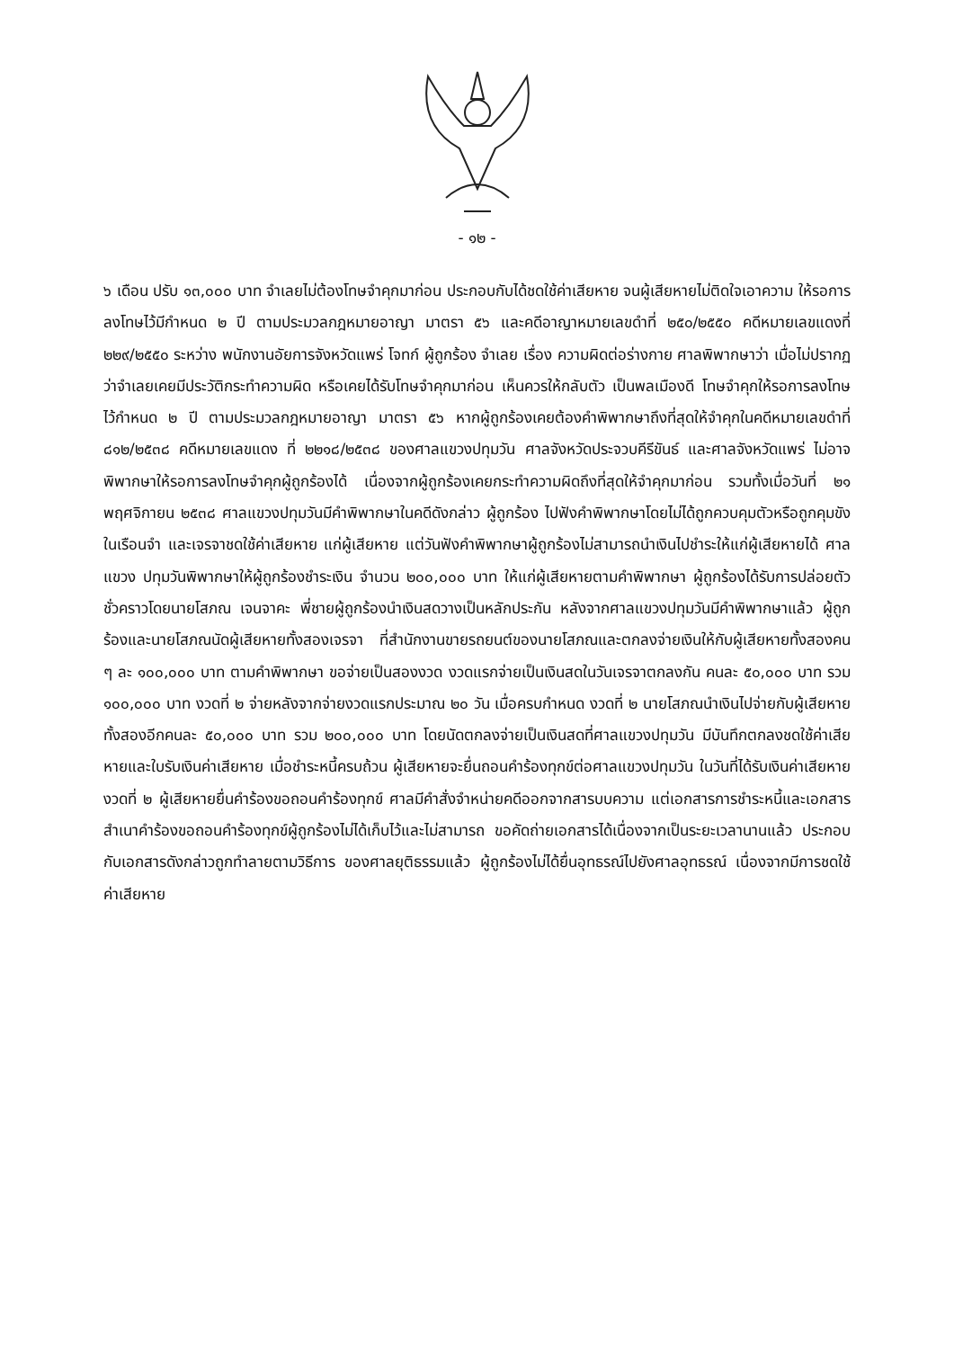- ๑๒ -
๖ เดือน ปรับ ๑๓,๐๐๐ บาท จำเลยไม่ต้องโทษจำคุกมาก่อน ประกอบกับได้ชดใช้ค่าเสียหาย จนผู้เสียหายไม่ติดใจเอาความ ให้รอการลงโทษไว้มีกำหนด ๒ ปี ตามประมวลกฎหมายอาญา มาตรา ๕๖ และคดีอาญาหมายเลขดำที่ ๒๕๐/๒๕๕๐ คดีหมายเลขแดงที่ ๒๒๙/๒๕๕๐ ระหว่าง พนักงานอัยการจังหวัดแพร่ โจทก์ ผู้ถูกร้อง จำเลย เรื่อง ความผิดต่อร่างกาย ศาลพิพากษาว่า เมื่อไม่ปรากฏว่าจำเลยเคยมีประวัติกระทำความผิด หรือเคยได้รับโทษจำคุกมาก่อน เห็นควรให้กลับตัว เป็นพลเมืองดี โทษจำคุกให้รอการลงโทษไว้กำหนด ๒ ปี ตามประมวลกฎหมายอาญา มาตรา ๕๖ หากผู้ถูกร้องเคยต้องคำพิพากษาถึงที่สุดให้จำคุกในคดีหมายเลขดำที่ ๘๑๒/๒๕๓๘ คดีหมายเลขแดง ที่ ๒๒๑๘/๒๕๓๘ ของศาลแขวงปทุมวัน ศาลจังหวัดประจวบคีรีขันธ์ และศาลจังหวัดแพร่ ไม่อาจพิพากษาให้รอการลงโทษจำคุกผู้ถูกร้องได้ เนื่องจากผู้ถูกร้องเคยกระทำความผิดถึงที่สุดให้จำคุกมาก่อน รวมทั้งเมื่อวันที่ ๒๑ พฤศจิกายน ๒๕๓๘ ศาลแขวงปทุมวันมีคำพิพากษาในคดีดังกล่าว ผู้ถูกร้อง ไปฟังคำพิพากษาโดยไม่ได้ถูกควบคุมตัวหรือถูกคุมขังในเรือนจำ และเจรจาชดใช้ค่าเสียหาย แก่ผู้เสียหาย แต่วันฟังคำพิพากษาผู้ถูกร้องไม่สามารถนำเงินไปชำระให้แก่ผู้เสียหายได้ ศาลแขวง ปทุมวันพิพากษาให้ผู้ถูกร้องชำระเงิน จำนวน ๒๐๐,๐๐๐ บาท ให้แก่ผู้เสียหายตามคำพิพากษา ผู้ถูกร้องได้รับการปล่อยตัวชั่วคราวโดยนายโสภณ เจนจาคะ พี่ชายผู้ถูกร้องนำเงินสดวางเป็นหลักประกัน หลังจากศาลแขวงปทุมวันมีคำพิพากษาแล้ว ผู้ถูกร้องและนายโสภณนัดผู้เสียหายทั้งสองเจรจา ที่สำนักงานขายรถยนต์ของนายโสภณและตกลงจ่ายเงินให้กับผู้เสียหายทั้งสองคน ๆ ละ ๑๐๐,๐๐๐ บาท ตามคำพิพากษา ขอจ่ายเป็นสองงวด งวดแรกจ่ายเป็นเงินสดในวันเจรจาตกลงกัน คนละ ๕๐,๐๐๐ บาท รวม ๑๐๐,๐๐๐ บาท งวดที่ ๒ จ่ายหลังจากจ่ายงวดแรกประมาณ ๒๐ วัน เมื่อครบกำหนด งวดที่ ๒ นายโสภณนำเงินไปจ่ายกับผู้เสียหายทั้งสองอีกคนละ ๕๐,๐๐๐ บาท รวม ๒๐๐,๐๐๐ บาท โดยนัดตกลงจ่ายเป็นเงินสดที่ศาลแขวงปทุมวัน มีบันทึกตกลงชดใช้ค่าเสียหายและใบรับเงินค่าเสียหาย เมื่อชำระหนี้ครบถ้วน ผู้เสียหายจะยื่นถอนคำร้องทุกข์ต่อศาลแขวงปทุมวัน ในวันที่ได้รับเงินค่าเสียหาย งวดที่ ๒ ผู้เสียหายยื่นคำร้องขอถอนคำร้องทุกข์ ศาลมีคำสั่งจำหน่ายคดีออกจากสารบบความ แต่เอกสารการชำระหนี้และเอกสารสำเนาคำร้องขอถอนคำร้องทุกข์ผู้ถูกร้องไม่ได้เก็บไว้และไม่สามารถ ขอคัดถ่ายเอกสารได้เนื่องจากเป็นระยะเวลานานแล้ว ประกอบกับเอกสารดังกล่าวถูกทำลายตามวิธีการ ของศาลยุติธรรมแล้ว ผู้ถูกร้องไม่ได้ยื่นอุทธรณ์ไปยังศาลอุทธรณ์ เนื่องจากมีการชดใช้ค่าเสียหาย